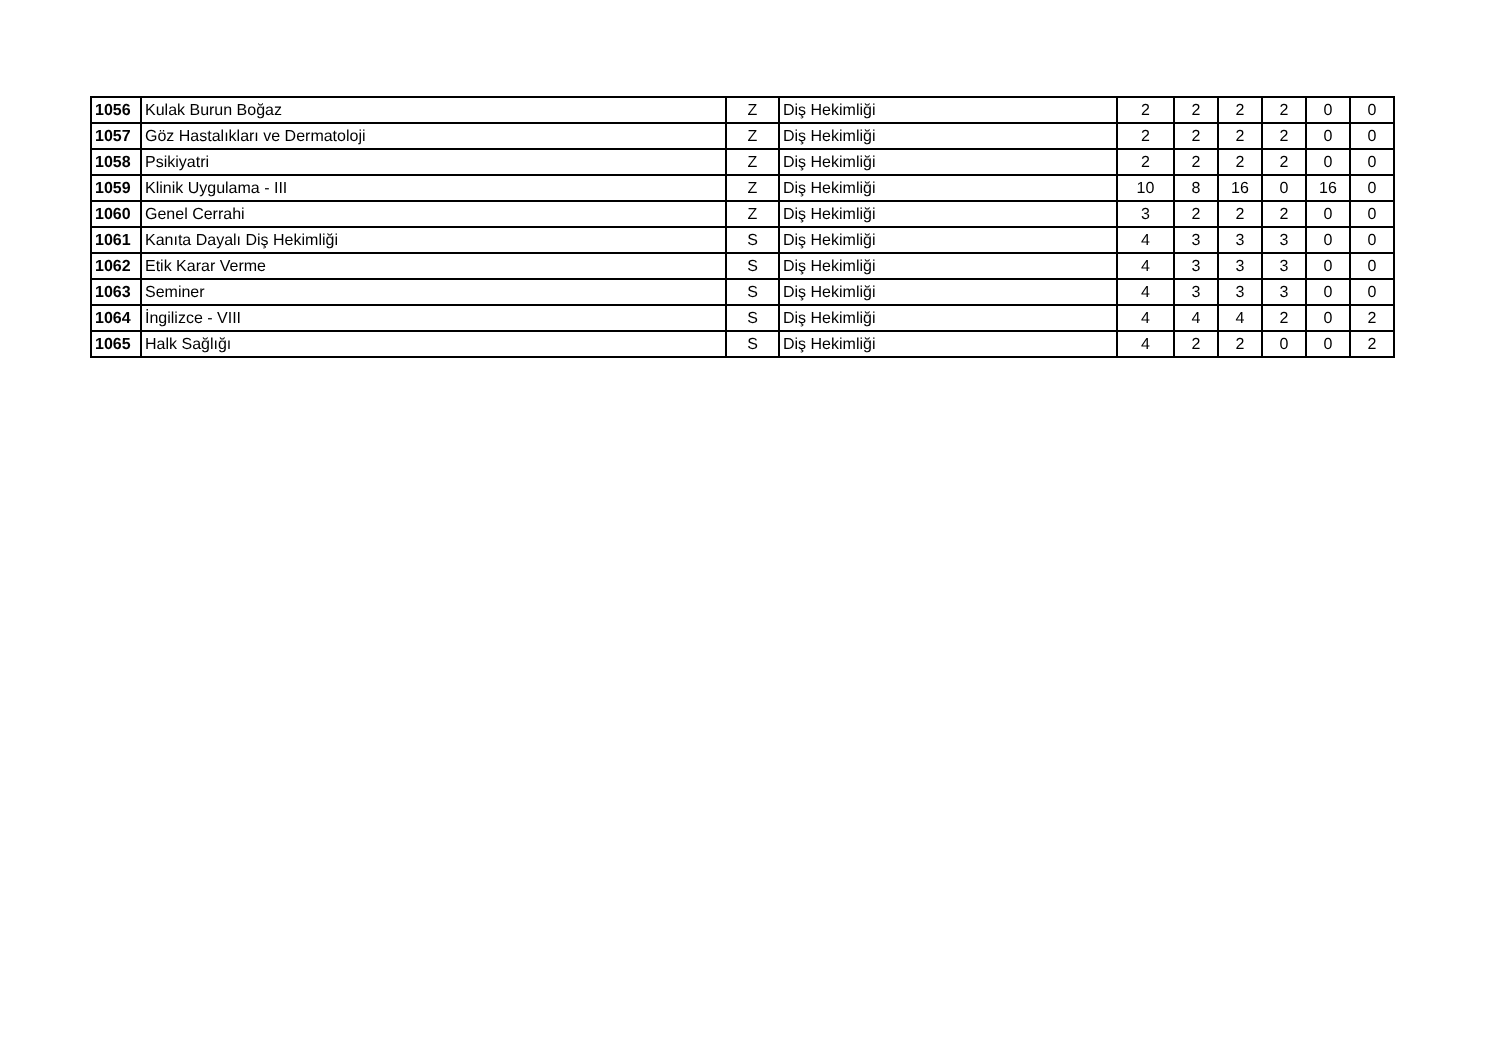| 1056 | Kulak Burun Boğaz | Z | Diş Hekimliği | 2 | 2 | 2 | 2 | 0 | 0 |
| 1057 | Göz Hastalıkları ve Dermatoloji | Z | Diş Hekimliği | 2 | 2 | 2 | 2 | 0 | 0 |
| 1058 | Psikiyatri | Z | Diş Hekimliği | 2 | 2 | 2 | 2 | 0 | 0 |
| 1059 | Klinik Uygulama - III | Z | Diş Hekimliği | 10 | 8 | 16 | 0 | 16 | 0 |
| 1060 | Genel Cerrahi | Z | Diş Hekimliği | 3 | 2 | 2 | 2 | 0 | 0 |
| 1061 | Kanıta Dayalı Diş Hekimliği | S | Diş Hekimliği | 4 | 3 | 3 | 3 | 0 | 0 |
| 1062 | Etik Karar Verme | S | Diş Hekimliği | 4 | 3 | 3 | 3 | 0 | 0 |
| 1063 | Seminer | S | Diş Hekimliği | 4 | 3 | 3 | 3 | 0 | 0 |
| 1064 | İngilizce - VIII | S | Diş Hekimliği | 4 | 4 | 4 | 2 | 0 | 2 |
| 1065 | Halk Sağlığı | S | Diş Hekimliği | 4 | 2 | 2 | 0 | 0 | 2 |